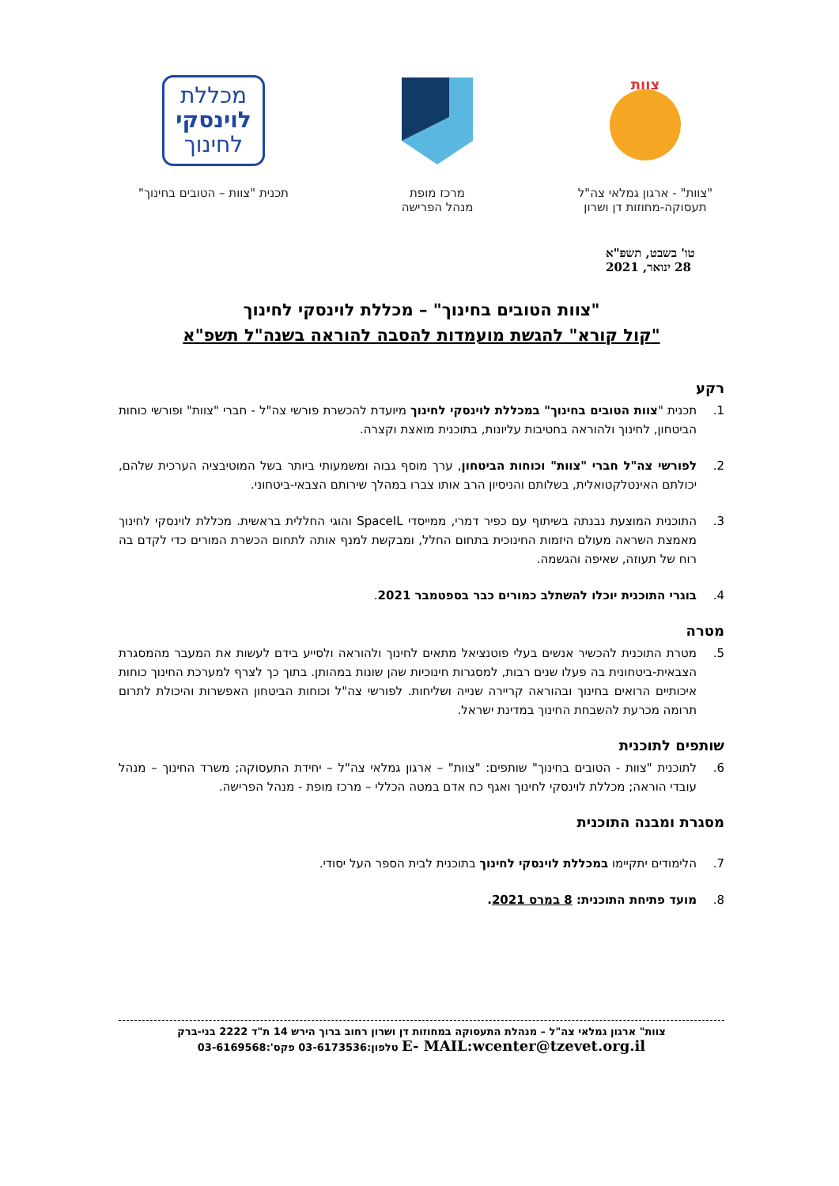צוות
"צוות" - ארגון גמלאי צה"ל
תעסוקה-מחוזות דן ושרון
מרכז מופת
מנהל הפרישה
מכללת
לוינסקי
לחינוך
תכנית "צוות – הטובים בחינוך"
טו' בשבט, תשפ"א
28 ינואר, 2021
"צוות הטובים בחינוך" – מכללת לוינסקי לחינוך
"קול קורא" להגשת מועמדות להסבה להוראה בשנה"ל תשפ"א
רקע
1. תכנית "צוות הטובים בחינוך" במכללת לוינסקי לחינוך מיועדת להכשרת פורשי צה"ל - חברי "צוות" ופורשי כוחות הביטחון, לחינוך ולהוראה בחטיבות עליונות, בתוכנית מואצת וקצרה.
2. לפורשי צה"ל חברי "צוות" וכוחות הביטחון, ערך מוסף גבוה ומשמעותי ביותר בשל המוטיבציה הערכית שלהם, יכולתם האינטלקטואלית, בשלותם והניסיון הרב אותו צברו במהלך שירותם הצבאי-ביטחוני.
3. התוכנית המוצעת נבנתה בשיתוף עם כפיר דמרי, ממייסדי SpaceIL והוגי החללית בראשית. מכללת לוינסקי לחינוך מאמצת השראה מעולם היזמות החינוכית בתחום החלל, ומבקשת למנף אותה לתחום הכשרת המורים כדי לקדם בה רוח של תעוזה, שאיפה והגשמה.
4. בוגרי התוכנית יוכלו להשתלב כמורים כבר בספטמבר 2021.
מטרה
5. מטרת התוכנית להכשיר אנשים בעלי פוטנציאל מתאים לחינוך ולהוראה ולסייע בידם לעשות את המעבר מהמסגרת הצבאית-ביטחונית בה פעלו שנים רבות, למסגרות חינוכיות שהן שונות במהותן. בתוך כך לצרף למערכת החינוך כוחות איכותיים הרואים בחינוך ובהוראה קריירה שנייה ושליחות. לפורשי צה"ל וכוחות הביטחון האפשרות והיכולת לתרום תרומה מכרעת להשבחת החינוך במדינת ישראל.
שותפים לתוכנית
6. לתוכנית "צוות - הטובים בחינוך" שותפים: "צוות" – ארגון גמלאי צה"ל – יחידת התעסוקה; משרד החינוך – מנהל עובדי הוראה; מכללת לוינסקי לחינוך ואגף כח אדם במטה הכללי – מרכז מופת - מנהל הפרישה.
מסגרת ומבנה התוכנית
7. הלימודים יתקיימו במכללת לוינסקי לחינוך בתוכנית לבית הספר העל יסודי.
8. מועד פתיחת התוכנית: 8 במרס 2021.
צוות" ארגון גמלאי צה"ל – מנהלת התעסוקה במחוזות דן ושרון רחוב ברוך הירש 14 ת"ד 2222 בני-ברק
E- MAIL:wcenter@tzevet.org.il טלפון:03-6173536 פקס':03-6169568